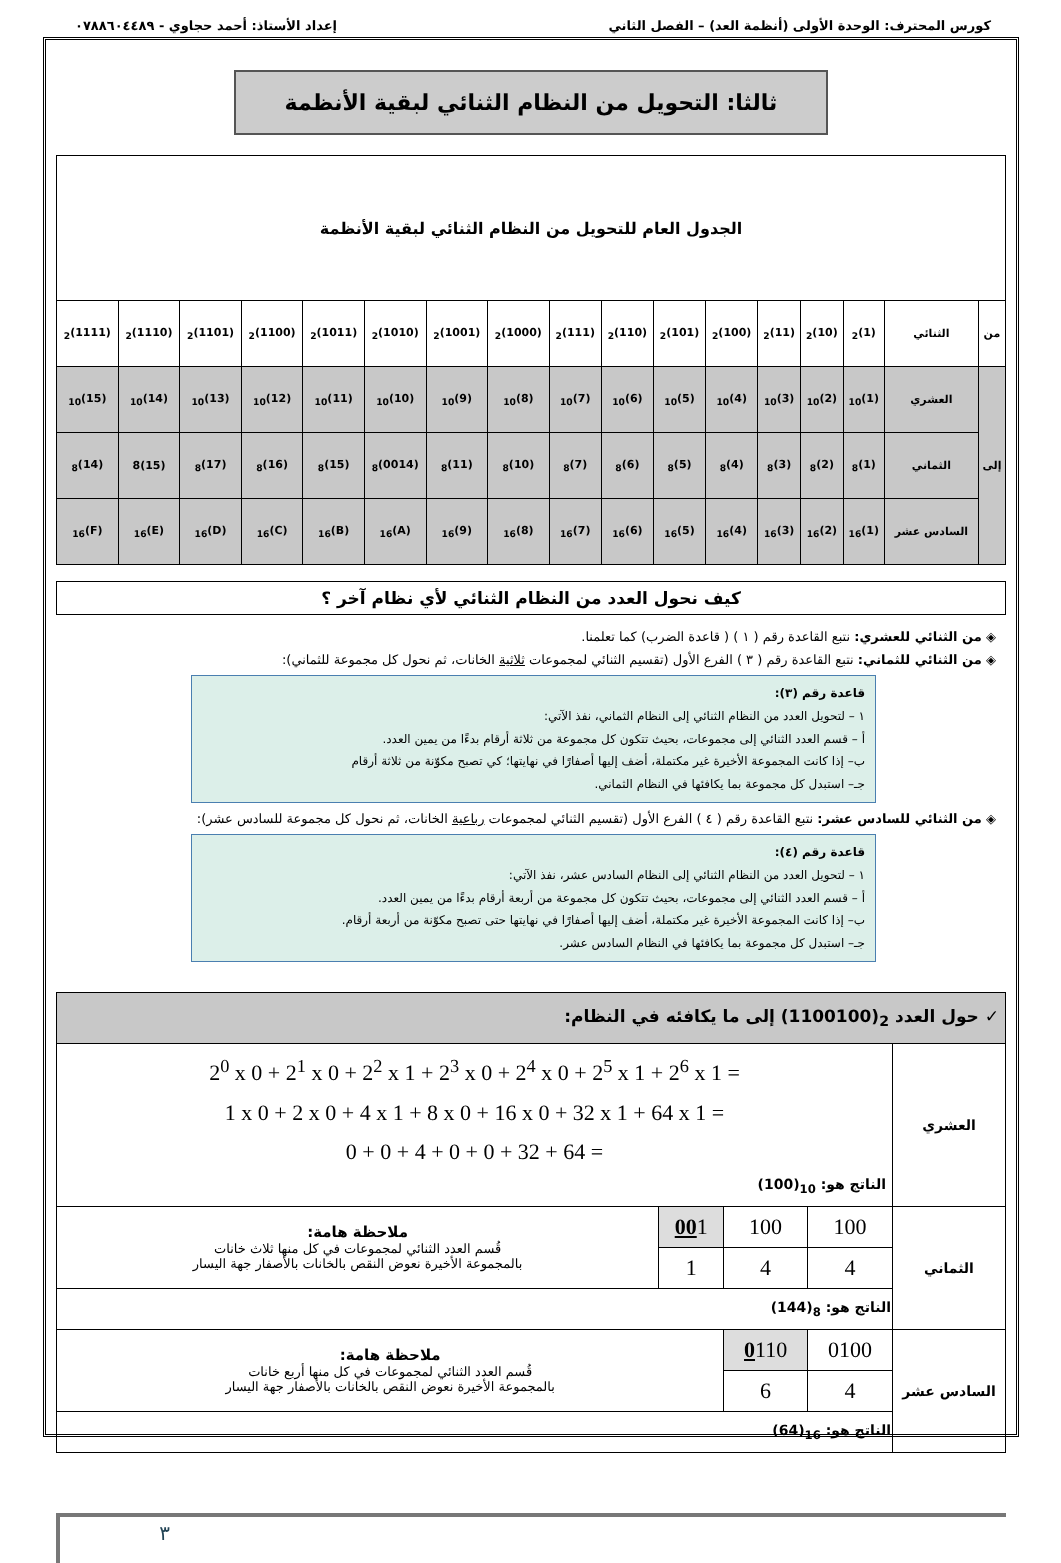كورس المحترف: الوحدة الأولى (أنظمة العد) – الفصل الثاني إعداد الأستاذ: أحمد حجاوي - ٠٧٨٨٦٠٤٤٨٩
ثالثا: التحويل من النظام الثنائي لبقية الأنظمة
| الجدول العام للتحويل من النظام الثنائي لبقية الأنظمة | | | | | | | | | | | | | | | | |
| من | الثنائي | (1)<sub>2</sub> | (10)<sub>2</sub> | (11)<sub>2</sub> | (100)<sub>2</sub> | (101)<sub>2</sub> | (110)<sub>2</sub> | (111)<sub>2</sub> | (1000)<sub>2</sub> | (1001)<sub>2</sub> | (1010)<sub>2</sub> | (1011)<sub>2</sub> | (1100)<sub>2</sub> | (1101)<sub>2</sub> | (1110)<sub>2</sub> | (1111)<sub>2</sub> |
| إلى | العشري | (1)<sub>10</sub> | (2)<sub>10</sub> | (3)<sub>10</sub> | (4)<sub>10</sub> | (5)<sub>10</sub> | (6)<sub>10</sub> | (7)<sub>10</sub> | (8)<sub>10</sub> | (9)<sub>10</sub> | (10)<sub>10</sub> | (11)<sub>10</sub> | (12)<sub>10</sub> | (13)<sub>10</sub> | (14)<sub>10</sub> | (15)<sub>10</sub> |
| | الثماني | (1)<sub>8</sub> | (2)<sub>8</sub> | (3)<sub>8</sub> | (4)<sub>8</sub> | (5)<sub>8</sub> | (6)<sub>8</sub> | (7)<sub>8</sub> | (10)<sub>8</sub> | (11)<sub>8</sub> | (0014)<sub>8</sub> | (15)<sub>8</sub> | (16)<sub>8</sub> | (17)<sub>8</sub> | (15)8 | (14)<sub>8</sub> |
| | السادس عشر | (1)<sub>16</sub> | (2)<sub>16</sub> | (3)<sub>16</sub> | (4)<sub>16</sub> | (5)<sub>16</sub> | (6)<sub>16</sub> | (7)<sub>16</sub> | (8)<sub>16</sub> | (9)<sub>16</sub> | (A)<sub>16</sub> | (B)<sub>16</sub> | (C)<sub>16</sub> | (D)<sub>16</sub> | (E)<sub>16</sub> | (F)<sub>16</sub> |
كيف نحول العدد من النظام الثنائي لأي نظام آخر ؟
◈ من الثنائي للعشري: نتبع القاعدة رقم ( ١ ) ( قاعدة الضرب) كما تعلمنا.
◈ من الثنائي للثماني: نتبع القاعدة رقم ( ٣ ) الفرع الأول (تقسيم الثنائي لمجموعات ثلاثية الخانات، ثم نحول كل مجموعة للثماني):
قاعدة رقم (٣):
١ – لتحويل العدد من النظام الثنائي إلى النظام الثماني، نفذ الآتي:
أ – قسم العدد الثنائي إلى مجموعات، بحيث تتكون كل مجموعة من ثلاثة أرقام بدءًا من يمين العدد.
ب– إذا كانت المجموعة الأخيرة غير مكتملة، أضف إليها أصفارًا في نهايتها؛ كي تصبح مكوّنة من ثلاثة أرقام
جـ– استبدل كل مجموعة بما يكافئها في النظام الثماني.
◈ من الثنائي للسادس عشر: نتبع القاعدة رقم ( ٤ ) الفرع الأول (تقسيم الثنائي لمجموعات رباعية الخانات، ثم نحول كل مجموعة للسادس عشر):
قاعدة رقم (٤):
١ – لتحويل العدد من النظام الثنائي إلى النظام السادس عشر، نفذ الآتي:
أ – قسم العدد الثنائي إلى مجموعات، بحيث تتكون كل مجموعة من أربعة أرقام بدءًا من يمين العدد.
ب– إذا كانت المجموعة الأخيرة غير مكتملة، أضف إليها أصفارًا في نهايتها حتى تصبح مكوّنة من أربعة أرقام.
جـ– استبدل كل مجموعة بما يكافئها في النظام السادس عشر.
| ✓ حول العدد (1100100)<sub>2</sub> إلى ما يكافئه في النظام: | | | | |
| العشري | 2<sup>0</sup> x 0 + 2<sup>1</sup> x 0 + 2<sup>2</sup> x 1 + 2<sup>3</sup> x 0 + 2<sup>4</sup> x 0 + 2<sup>5</sup> x 1 + 2<sup>6</sup> x 1 = 1 x 0 + 2 x 0 + 4 x 1 + 8 x 0 + 16 x 0 + 32 x 1 + 64 x 1 = 0 + 0 + 4 + 0 + 0 + 32 + 64 = الناتج هو: (100)<sub>10</sub> | | | |
| الثماني | 100 | 100 | 00 1 | ملاحظة هامة: قُسم العدد الثنائي لمجموعات في كل منها ثلاث خانات بالمجموعة الأخيرة نعوض النقص بالخانات بالأصفار جهة اليسار |
| | 4 | 4 | 1 | |
| | الناتج هو: (144)<sub>8</sub> | | | |
| السادس عشر | 0100 | 0 110 | ملاحظة هامة: قُسم العدد الثنائي لمجموعات في كل منها أربع خانات بالمجموعة الأخيرة نعوض النقص بالخانات بالأصفار جهة اليسار | |
| | 4 | 6 | | |
| | الناتج هو: (64)<sub>16</sub> | | | |
٣